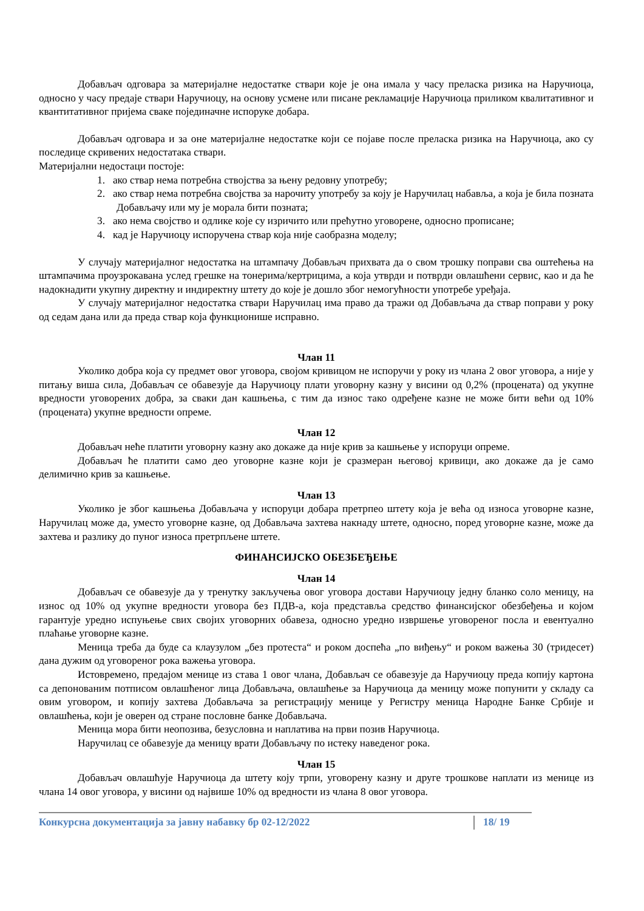Добављач одговара за материјалне недостатке ствари које је она имала у часу преласка ризика на Наручиоца, односно у часу предаје ствари Наручиоцу, на основу усмене или писане рекламације Наручиоца приликом квалитативног и квантитативног пријема сваке појединачне испоруке добара.
Добављач одговара и за оне материјалне недостатке који се појаве после преласка ризика на Наручиоца, ако су последице скривених недостатака ствари.
Материјални недостаци постоје:
1. ако ствар нема потребна ствојства за њену редовну употребу;
2. ако ствар нема потребна својства за нарочиту употребу за коју је Наручилац набавља, а која је била позната Добављачу или му је морала бити позната;
3. ако нема својство и одлике које су изричито или прећутно уговорене, односно прописане;
4. кад је Наручиоцу испоручена ствар која није саобразна моделу;
У случају материјалног недостатка на штампачу Добављач прихвата да о свом трошку поправи сва оштећења на штампачима проузрокавана услед грешке на тонерима/кертрицима, а која утврди и потврди овлашћени сервис, као и да ће надокнадити укупну директну и индиректну штету до које је дошло због немогућности употребе уређаја.
У случају материјалног недостатка ствари Наручилац има право да тражи од Добављача да ствар поправи у року од седам дана или да преда ствар која функционише исправно.
Члан 11
Уколико добра која су предмет овог уговора, својом кривицом не испоручи у року из члана 2 овог уговора, а није у питању виша сила, Добављач се обавезује да Наручиоцу плати уговорну казну у висини од 0,2% (процената) од укупне вредности уговорених добра, за сваки дан кашњења, с тим да износ тако одређене казне не може бити већи од 10% (процената) укупне вредности опреме.
Члан 12
Добављач неће платити уговорну казну ако докаже да није крив за кашњење у испоруци опреме.
Добављач ће платити само део уговорне казне који је сразмеран његовој кривици, ако докаже да је само делимично крив за кашњење.
Члан 13
Уколико је због кашњења Добављача у испоруци добара претрпео штету која је већа од износа уговорне казне, Наручилац може да, уместо уговорне казне, од Добављача захтева накнаду штете, односно, поред уговорне казне, може да захтева и разлику до пуног износа претрпљене штете.
ФИНАНСИЈСКО ОБЕЗБЕЂЕЊЕ
Члан 14
Добављач се обавезује да у тренутку закључења овог уговора достави Наручиоцу једну бланко соло меницу, на износ од 10% од укупне вредности уговора без ПДВ-а, која представља средство финансијског обезбеђења и којом гарантује уредно испуњење свих својих уговорних обавеза, односно уредно извршење уговореног посла и евентуално плаћање уговорне казне.
Меница треба да буде са клаузулом „без протеста“ и роком доспећа „по виђењу“ и роком важења 30 (тридесет) дана дужим од уговореног рока важења уговора.
Истовремено, предајом менице из става 1 овог члана, Добављач се обавезује да Наручиоцу преда копију картона са депонованим потписом овлашћеног лица Добављача, овлашћење за Наручиоца да меницу може попунити у складу са овим уговором, и копију захтева Добављача за регистрацију менице у Регистру меница Народне Банке Србије и овлашћења, који је оверен од стране пословне банке Добављача.
Меница мора бити неопозива, безусловна и наплатива на први позив Наручиоца.
Наручилац се обавезује да меницу врати Добављачу по истеку наведеног рока.
Члан 15
Добављач овлашћује Наручиоца да штету коју трпи, уговорену казну и друге трошкове наплати из менице из члана 14 овог уговора, у висини од највише 10% од вредности из члана 8 овог уговора.
Конкурсна документација за јавну набавку бр 02-12/2022 18/ 19